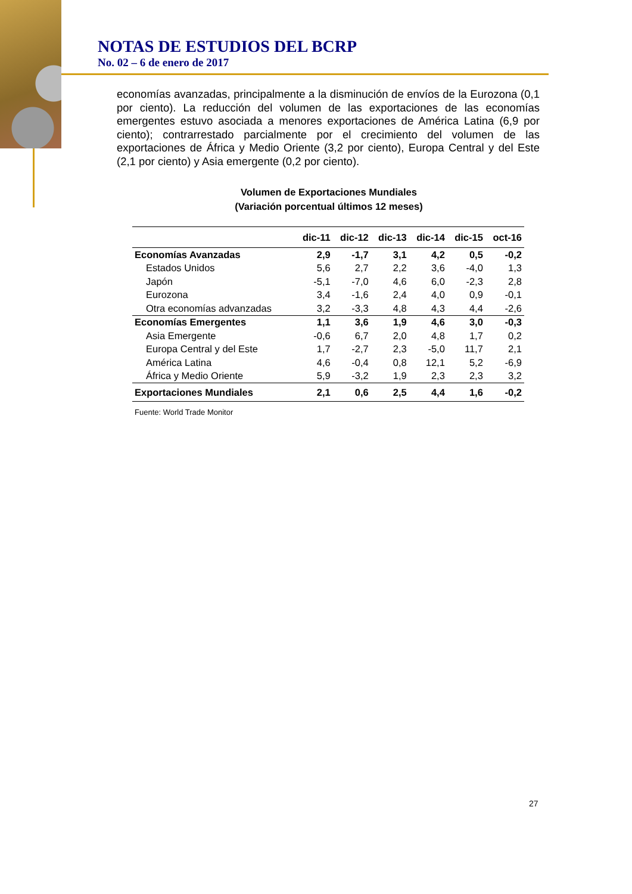NOTAS DE ESTUDIOS DEL BCRP
No. 02 – 6 de enero de 2017
economías avanzadas, principalmente a la disminución de envíos de la Eurozona (0,1 por ciento). La reducción del volumen de las exportaciones de las economías emergentes estuvo asociada a menores exportaciones de América Latina (6,9 por ciento); contrarrestado parcialmente por el crecimiento del volumen de las exportaciones de África y Medio Oriente (3,2 por ciento), Europa Central y del Este (2,1 por ciento) y Asia emergente (0,2 por ciento).
Volumen de Exportaciones Mundiales
(Variación porcentual últimos 12 meses)
| | dic-11 | dic-12 | dic-13 | dic-14 | dic-15 | oct-16 |
| --- | --- | --- | --- | --- | --- | --- |
| Economías Avanzadas | 2,9 | -1,7 | 3,1 | 4,2 | 0,5 | -0,2 |
| Estados Unidos | 5,6 | 2,7 | 2,2 | 3,6 | -4,0 | 1,3 |
| Japón | -5,1 | -7,0 | 4,6 | 6,0 | -2,3 | 2,8 |
| Eurozona | 3,4 | -1,6 | 2,4 | 4,0 | 0,9 | -0,1 |
| Otra economías advanzadas | 3,2 | -3,3 | 4,8 | 4,3 | 4,4 | -2,6 |
| Economías Emergentes | 1,1 | 3,6 | 1,9 | 4,6 | 3,0 | -0,3 |
| Asia Emergente | -0,6 | 6,7 | 2,0 | 4,8 | 1,7 | 0,2 |
| Europa Central y del Este | 1,7 | -2,7 | 2,3 | -5,0 | 11,7 | 2,1 |
| América Latina | 4,6 | -0,4 | 0,8 | 12,1 | 5,2 | -6,9 |
| África y Medio Oriente | 5,9 | -3,2 | 1,9 | 2,3 | 2,3 | 3,2 |
| Exportaciones Mundiales | 2,1 | 0,6 | 2,5 | 4,4 | 1,6 | -0,2 |
Fuente: World Trade Monitor
27